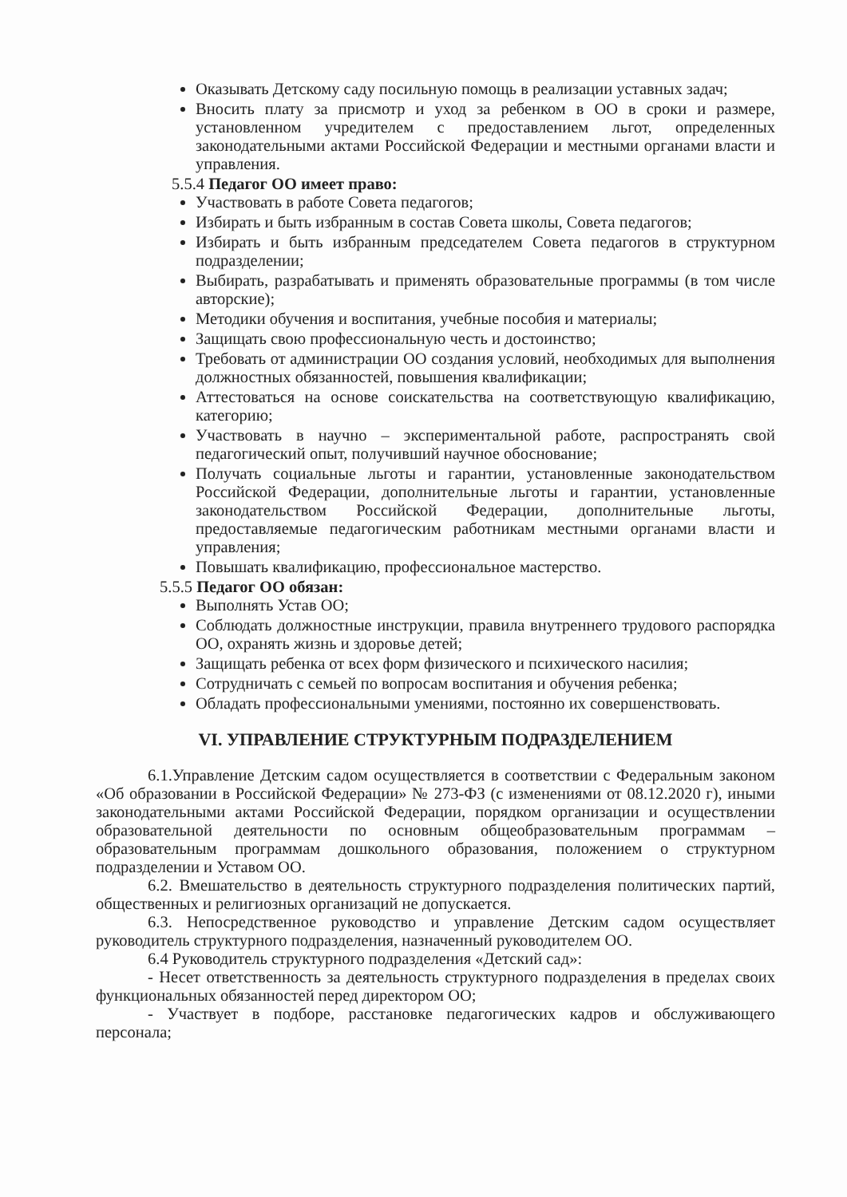Оказывать Детскому саду посильную помощь в реализации уставных задач;
Вносить плату за присмотр и уход за ребенком в ОО в сроки и размере, установленном учредителем с предоставлением льгот, определенных законодательными актами Российской Федерации и местными органами власти и управления.
5.5.4 Педагог ОО имеет право:
Участвовать в работе Совета педагогов;
Избирать и быть избранным в состав Совета школы, Совета педагогов;
Избирать и быть избранным председателем Совета педагогов в структурном подразделении;
Выбирать, разрабатывать и применять образовательные программы (в том числе авторские);
Методики обучения и воспитания, учебные пособия и материалы;
Защищать свою профессиональную честь и достоинство;
Требовать от администрации ОО создания условий, необходимых для выполнения должностных обязанностей, повышения квалификации;
Аттестоваться на основе соискательства на соответствующую квалификацию, категорию;
Участвовать в научно – экспериментальной работе, распространять свой педагогический опыт, получивший научное обоснование;
Получать социальные льготы и гарантии, установленные законодательством Российской Федерации, дополнительные льготы и гарантии, установленные законодательством Российской Федерации, дополнительные льготы, предоставляемые педагогическим работникам местными органами власти и управления;
Повышать квалификацию, профессиональное мастерство.
5.5.5 Педагог ОО обязан:
Выполнять Устав ОО;
Соблюдать должностные инструкции, правила внутреннего трудового распорядка ОО, охранять жизнь и здоровье детей;
Защищать ребенка от всех форм физического и психического насилия;
Сотрудничать с семьей по вопросам воспитания и обучения ребенка;
Обладать профессиональными умениями, постоянно их совершенствовать.
VI. УПРАВЛЕНИЕ СТРУКТУРНЫМ ПОДРАЗДЕЛЕНИЕМ
6.1.Управление Детским садом осуществляется в соответствии с Федеральным законом «Об образовании в Российской Федерации» № 273-ФЗ (с изменениями от 08.12.2020 г), иными законодательными актами Российской Федерации, порядком организации и осуществлении образовательной деятельности по основным общеобразовательным программам – образовательным программам дошкольного образования, положением о структурном подразделении и Уставом ОО.
6.2. Вмешательство в деятельность структурного подразделения политических партий, общественных и религиозных организаций не допускается.
6.3. Непосредственное руководство и управление Детским садом осуществляет руководитель структурного подразделения, назначенный руководителем ОО.
6.4 Руководитель структурного подразделения «Детский сад»:
- Несет ответственность за деятельность структурного подразделения в пределах своих функциональных обязанностей перед директором ОО;
- Участвует в подборе, расстановке педагогических кадров и обслуживающего персонала;